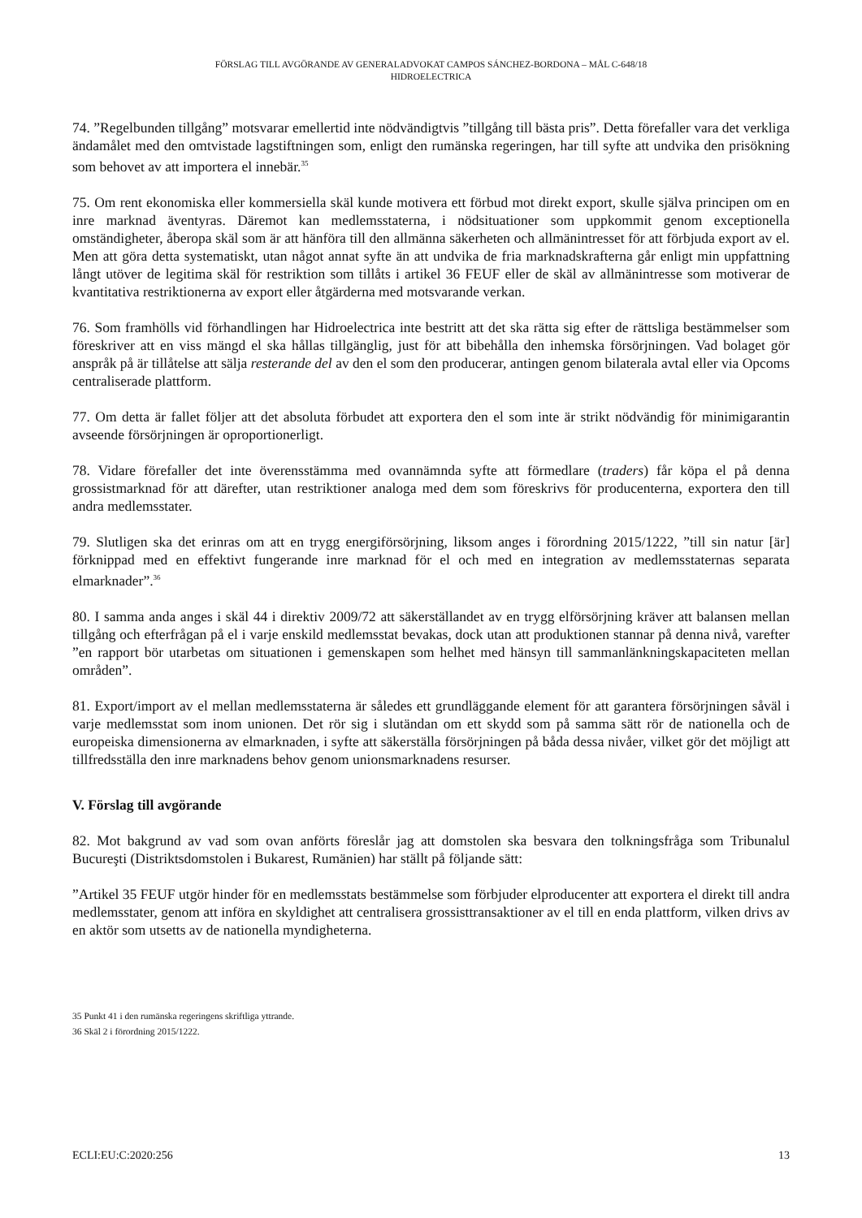FÖRSLAG TILL AVGÖRANDE AV GENERALADVOKAT CAMPOS SÁNCHEZ-BORDONA – MÅL C-648/18
HIDROELECTRICA
74. ”Regelbunden tillgång” motsvarar emellertid inte nödvändigtvis ”tillgång till bästa pris”. Detta förefaller vara det verkliga ändamålet med den omtvistade lagstiftningen som, enligt den rumänska regeringen, har till syfte att undvika den prisökning som behovet av att importera el innebär.<sup>35</sup>
75. Om rent ekonomiska eller kommersiella skäl kunde motivera ett förbud mot direkt export, skulle själva principen om en inre marknad äventyras. Däremot kan medlemsstaterna, i nödsituationer som uppkommit genom exceptionella omständigheter, åberopa skäl som är att hänföra till den allmänna säkerheten och allmänintresset för att förbjuda export av el. Men att göra detta systematiskt, utan något annat syfte än att undvika de fria marknadskrafterna går enligt min uppfattning långt utöver de legitima skäl för restriktion som tillåts i artikel 36 FEUF eller de skäl av allmänintresse som motiverar de kvantitativa restriktionerna av export eller åtgärderna med motsvarande verkan.
76. Som framhölls vid förhandlingen har Hidroelectrica inte bestritt att det ska rätta sig efter de rättsliga bestämmelser som föreskriver att en viss mängd el ska hållas tillgänglig, just för att bibehålla den inhemska försörjningen. Vad bolaget gör anspråk på är tillåtelse att sälja resterande del av den el som den producerar, antingen genom bilaterala avtal eller via Opcoms centraliserade plattform.
77. Om detta är fallet följer att det absoluta förbudet att exportera den el som inte är strikt nödvändig för minimigarantin avseende försörjningen är oproportionerligt.
78. Vidare förefaller det inte överensstämma med ovannämnda syfte att förmedlare (traders) får köpa el på denna grossistmarknad för att därefter, utan restriktioner analoga med dem som föreskrivs för producenterna, exportera den till andra medlemsstater.
79. Slutligen ska det erinras om att en trygg energiförsörjning, liksom anges i förordning 2015/1222, ”till sin natur [är] förknippad med en effektivt fungerande inre marknad för el och med en integration av medlemsstaternas separata elmarknader”.<sup>36</sup>
80. I samma anda anges i skäl 44 i direktiv 2009/72 att säkerställandet av en trygg elförsörjning kräver att balansen mellan tillgång och efterfrågan på el i varje enskild medlemsstat bevakas, dock utan att produktionen stannar på denna nivå, varefter ”en rapport bör utarbetas om situationen i gemenskapen som helhet med hänsyn till sammanlänkningskapaciteten mellan områden”.
81. Export/import av el mellan medlemsstaterna är således ett grundläggande element för att garantera försörjningen såväl i varje medlemsstat som inom unionen. Det rör sig i slutändan om ett skydd som på samma sätt rör de nationella och de europeiska dimensionerna av elmarknaden, i syfte att säkerställa försörjningen på båda dessa nivåer, vilket gör det möjligt att tillfredsställa den inre marknadens behov genom unionsmarknadens resurser.
V. Förslag till avgörande
82. Mot bakgrund av vad som ovan anförts föreslår jag att domstolen ska besvara den tolkningsfråga som Tribunalul Bucureşti (Distriktsdomstolen i Bukarest, Rumänien) har ställt på följande sätt:
”Artikel 35 FEUF utgör hinder för en medlemsstats bestämmelse som förbjuder elproducenter att exportera el direkt till andra medlemsstater, genom att införa en skyldighet att centralisera grossisttransaktioner av el till en enda plattform, vilken drivs av en aktör som utsetts av de nationella myndigheterna.
35 Punkt 41 i den rumänska regeringens skriftliga yttrande.
36 Skäl 2 i förordning 2015/1222.
ECLI:EU:C:2020:256 13